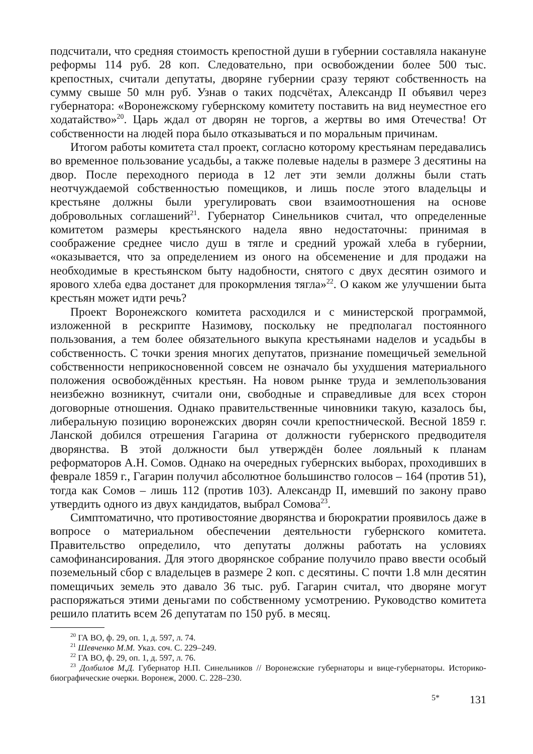подсчитали, что средняя стоимость крепостной души в губернии составляла накануне реформы 114 руб. 28 коп. Следовательно, при освобождении более 500 тыс. крепостных, считали депутаты, дворяне губернии сразу теряют собственность на сумму свыше 50 млн руб. Узнав о таких подсчётах, Александр II объявил через губернатора: «Воронежскому губернскому комитету поставить на вид неуместное его ходатайство»<sup>20</sup>. Царь ждал от дворян не торгов, а жертвы во имя Отечества! От собственности на людей пора было отказываться и по моральным причинам.
Итогом работы комитета стал проект, согласно которому крестьянам передавались во временное пользование усадьбы, а также полевые наделы в размере 3 десятины на двор. После переходного периода в 12 лет эти земли должны были стать неотчуждаемой собственностью помещиков, и лишь после этого владельцы и крестьяне должны были урегулировать свои взаимоотношения на основе добровольных соглашений<sup>21</sup>. Губернатор Синельников считал, что определенные комитетом размеры крестьянского надела явно недостаточны: принимая в соображение среднее число душ в тягле и средний урожай хлеба в губернии, «оказывается, что за определением из оного на обсеменение и для продажи на необходимые в крестьянском быту надобности, снятого с двух десятин озимого и ярового хлеба едва достанет для прокормления тягла»<sup>22</sup>. О каком же улучшении быта крестьян может идти речь?
Проект Воронежского комитета расходился и с министерской программой, изложенной в рескрипте Назимову, поскольку не предполагал постоянного пользования, а тем более обязательного выкупа крестьянами наделов и усадьбы в собственность. С точки зрения многих депутатов, признание помещичьей земельной собственности неприкосновенной совсем не означало бы ухудшения материального положения освобождённых крестьян. На новом рынке труда и землепользования неизбежно возникнут, считали они, свободные и справедливые для всех сторон договорные отношения. Однако правительственные чиновники такую, казалось бы, либеральную позицию воронежских дворян сочли крепостнической. Весной 1859 г. Ланской добился отрешения Гагарина от должности губернского предводителя дворянства. В этой должности был утверждён более лояльный к планам реформаторов А.Н. Сомов. Однако на очередных губернских выборах, проходивших в феврале 1859 г., Гагарин получил абсолютное большинство голосов – 164 (против 51), тогда как Сомов – лишь 112 (против 103). Александр II, имевший по закону право утвердить одного из двух кандидатов, выбрал Сомова<sup>23</sup>.
Симптоматично, что противостояние дворянства и бюрократии проявилось даже в вопросе о материальном обеспечении деятельности губернского комитета. Правительство определило, что депутаты должны работать на условиях самофинансирования. Для этого дворянское собрание получило право ввести особый поземельный сбор с владельцев в размере 2 коп. с десятины. С почти 1.8 млн десятин помещичьих земель это давало 36 тыс. руб. Гагарин считал, что дворяне могут распоряжаться этими деньгами по собственному усмотрению. Руководство комитета решило платить всем 26 депутатам по 150 руб. в месяц.
<sup>20</sup> ГА ВО, ф. 29, оп. 1, д. 597, л. 74.
<sup>21</sup> Шевченко М.М. Указ. соч. С. 229–249.
<sup>22</sup> ГА ВО, ф. 29, оп. 1, д. 597, л. 76.
<sup>23</sup> Долбилов М.Д. Губернатор Н.П. Синельников // Воронежские губернаторы и вице-губернаторы. Историко-биографические очерки. Воронеж, 2000. С. 228–230.
5* 131